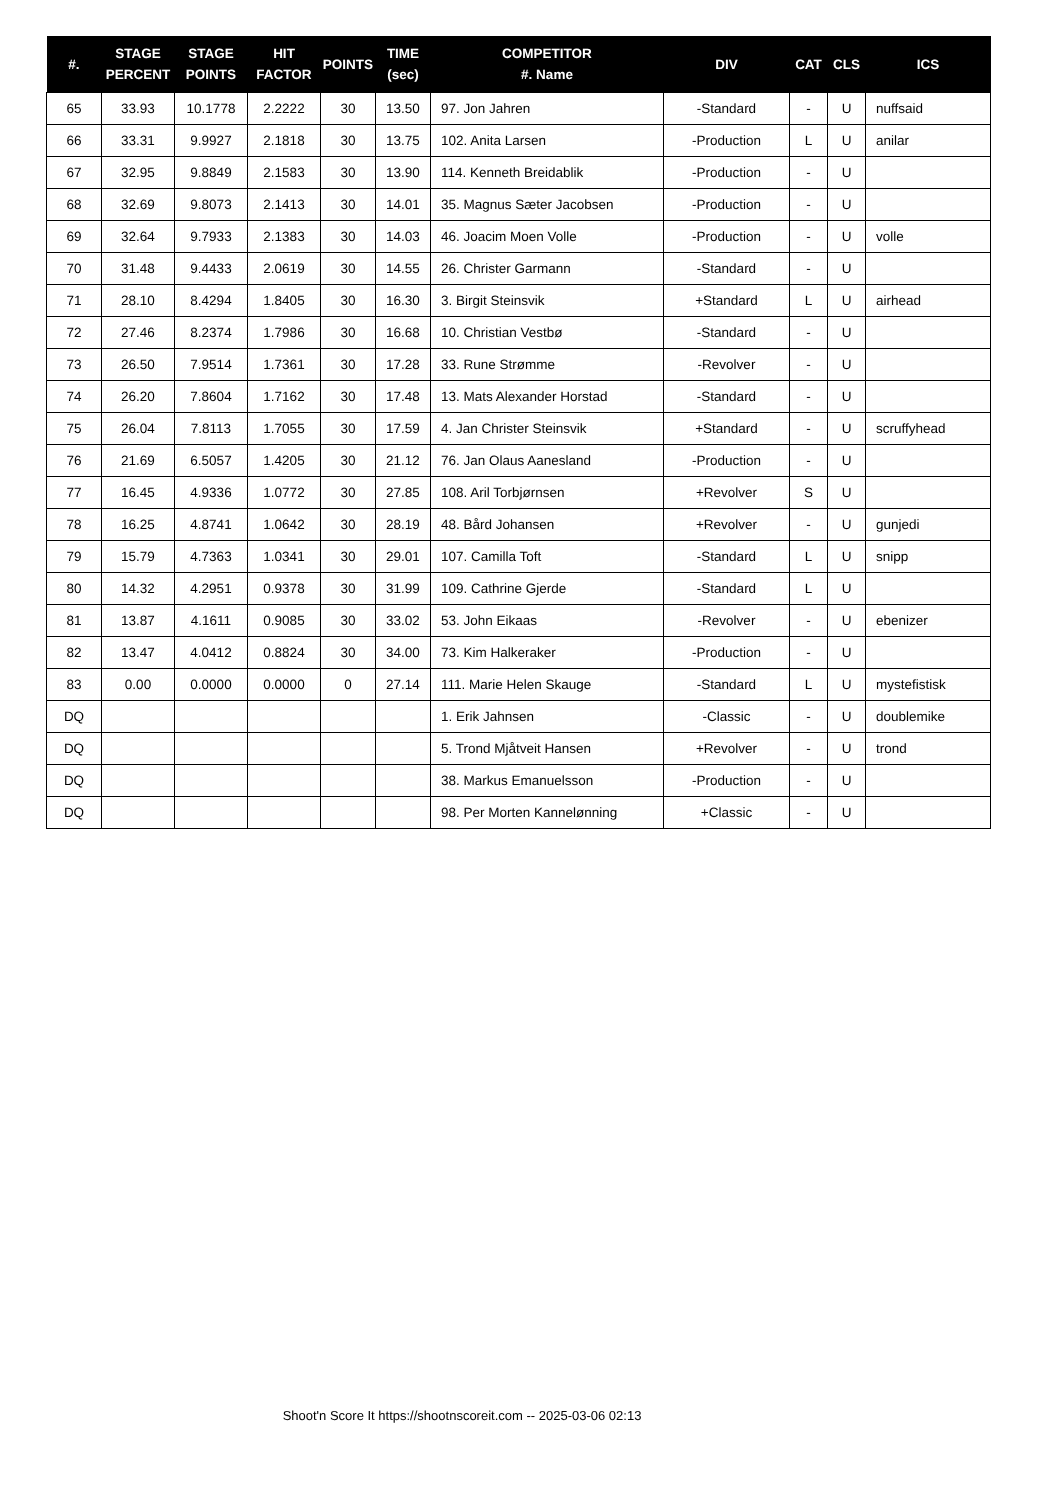| #. | STAGE PERCENT | STAGE POINTS | HIT FACTOR | POINTS | TIME (sec) | COMPETITOR #. Name | DIV | CAT | CLS | ICS |
| --- | --- | --- | --- | --- | --- | --- | --- | --- | --- | --- |
| 65 | 33.93 | 10.1778 | 2.2222 | 30 | 13.50 | 97. Jon Jahren | -Standard | - | U | nuffsaid |
| 66 | 33.31 | 9.9927 | 2.1818 | 30 | 13.75 | 102. Anita Larsen | -Production | L | U | anilar |
| 67 | 32.95 | 9.8849 | 2.1583 | 30 | 13.90 | 114. Kenneth Breidablik | -Production | - | U | |
| 68 | 32.69 | 9.8073 | 2.1413 | 30 | 14.01 | 35. Magnus Sæter Jacobsen | -Production | - | U | |
| 69 | 32.64 | 9.7933 | 2.1383 | 30 | 14.03 | 46. Joacim Moen Volle | -Production | - | U | volle |
| 70 | 31.48 | 9.4433 | 2.0619 | 30 | 14.55 | 26. Christer Garmann | -Standard | - | U | |
| 71 | 28.10 | 8.4294 | 1.8405 | 30 | 16.30 | 3. Birgit Steinsvik | +Standard | L | U | airhead |
| 72 | 27.46 | 8.2374 | 1.7986 | 30 | 16.68 | 10. Christian Vestbø | -Standard | - | U | |
| 73 | 26.50 | 7.9514 | 1.7361 | 30 | 17.28 | 33. Rune Strømme | -Revolver | - | U | |
| 74 | 26.20 | 7.8604 | 1.7162 | 30 | 17.48 | 13. Mats Alexander Horstad | -Standard | - | U | |
| 75 | 26.04 | 7.8113 | 1.7055 | 30 | 17.59 | 4. Jan Christer Steinsvik | +Standard | - | U | scruffyhead |
| 76 | 21.69 | 6.5057 | 1.4205 | 30 | 21.12 | 76. Jan Olaus Aanesland | -Production | - | U | |
| 77 | 16.45 | 4.9336 | 1.0772 | 30 | 27.85 | 108. Aril Torbjørnsen | +Revolver | S | U | |
| 78 | 16.25 | 4.8741 | 1.0642 | 30 | 28.19 | 48. Bård Johansen | +Revolver | - | U | gunjedi |
| 79 | 15.79 | 4.7363 | 1.0341 | 30 | 29.01 | 107. Camilla Toft | -Standard | L | U | snipp |
| 80 | 14.32 | 4.2951 | 0.9378 | 30 | 31.99 | 109. Cathrine Gjerde | -Standard | L | U | |
| 81 | 13.87 | 4.1611 | 0.9085 | 30 | 33.02 | 53. John Eikaas | -Revolver | - | U | ebenizer |
| 82 | 13.47 | 4.0412 | 0.8824 | 30 | 34.00 | 73. Kim Halkeraker | -Production | - | U | |
| 83 | 0.00 | 0.0000 | 0.0000 | 0 | 27.14 | 111. Marie Helen Skauge | -Standard | L | U | mystefistisk |
| DQ | | | | | | 1. Erik Jahnsen | -Classic | - | U | doublemike |
| DQ | | | | | | 5. Trond Mjåtveit Hansen | +Revolver | - | U | trond |
| DQ | | | | | | 38. Markus Emanuelsson | -Production | - | U | |
| DQ | | | | | | 98. Per Morten Kannelønning | +Classic | - | U | |
Shoot'n Score It https://shootnscoreit.com -- 2025-03-06 02:13